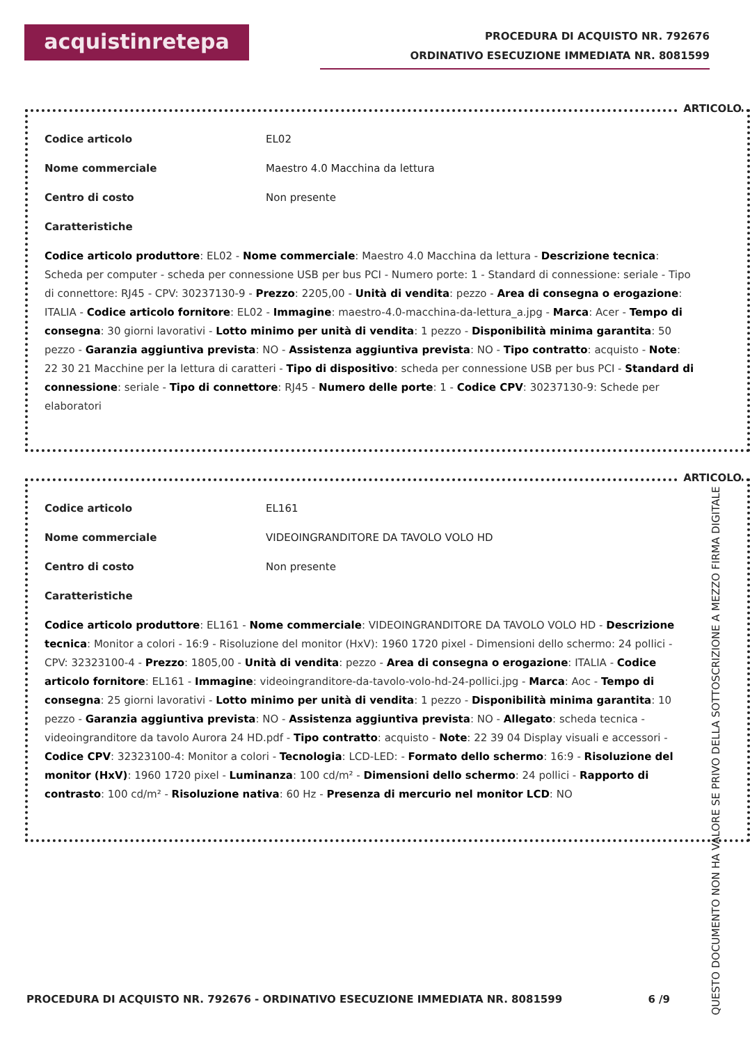acquistinretepa
PROCEDURA DI ACQUISTO NR. 792676
ORDINATIVO ESECUZIONE IMMEDIATA NR. 8081599
ARTICOLO
Codice articolo EL02
Nome commerciale Maestro 4.0 Macchina da lettura
Centro di costo Non presente
Caratteristiche
Codice articolo produttore: EL02 - Nome commerciale: Maestro 4.0 Macchina da lettura - Descrizione tecnica: Scheda per computer - scheda per connessione USB per bus PCI - Numero porte: 1 - Standard di connessione: seriale - Tipo di connettore: RJ45 - CPV: 30237130-9 - Prezzo: 2205,00 - Unità di vendita: pezzo - Area di consegna o erogazione: ITALIA - Codice articolo fornitore: EL02 - Immagine: maestro-4.0-macchina-da-lettura_a.jpg - Marca: Acer - Tempo di consegna: 30 giorni lavorativi - Lotto minimo per unità di vendita: 1 pezzo - Disponibilità minima garantita: 50 pezzo - Garanzia aggiuntiva prevista: NO - Assistenza aggiuntiva prevista: NO - Tipo contratto: acquisto - Note: 22 30 21 Macchine per la lettura di caratteri - Tipo di dispositivo: scheda per connessione USB per bus PCI - Standard di connessione: seriale - Tipo di connettore: RJ45 - Numero delle porte: 1 - Codice CPV: 30237130-9: Schede per elaboratori
ARTICOLO
Codice articolo EL161
Nome commerciale VIDEOINGRANDITORE DA TAVOLO VOLO HD
Centro di costo Non presente
Caratteristiche
Codice articolo produttore: EL161 - Nome commerciale: VIDEOINGRANDITORE DA TAVOLO VOLO HD - Descrizione tecnica: Monitor a colori - 16:9 - Risoluzione del monitor (HxV): 1960 1720 pixel - Dimensioni dello schermo: 24 pollici - CPV: 32323100-4 - Prezzo: 1805,00 - Unità di vendita: pezzo - Area di consegna o erogazione: ITALIA - Codice articolo fornitore: EL161 - Immagine: videoingranditore-da-tavolo-volo-hd-24-pollici.jpg - Marca: Aoc - Tempo di consegna: 25 giorni lavorativi - Lotto minimo per unità di vendita: 1 pezzo - Disponibilità minima garantita: 10 pezzo - Garanzia aggiuntiva prevista: NO - Assistenza aggiuntiva prevista: NO - Allegato: scheda tecnica - videoingranditore da tavolo Aurora 24 HD.pdf - Tipo contratto: acquisto - Note: 22 39 04 Display visuali e accessori - Codice CPV: 32323100-4: Monitor a colori - Tecnologia: LCD-LED: - Formato dello schermo: 16:9 - Risoluzione del monitor (HxV): 1960 1720 pixel - Luminanza: 100 cd/m² - Dimensioni dello schermo: 24 pollici - Rapporto di contrasto: 100 cd/m² - Risoluzione nativa: 60 Hz - Presenza di mercurio nel monitor LCD: NO
PROCEDURA DI ACQUISTO NR. 792676 - ORDINATIVO ESECUZIONE IMMEDIATA NR. 8081599 6 /9
QUESTO DOCUMENTO NON HA VALORE SE PRIVO DELLA SOTTOSCRIZIONE A MEZZO FIRMA DIGITALE